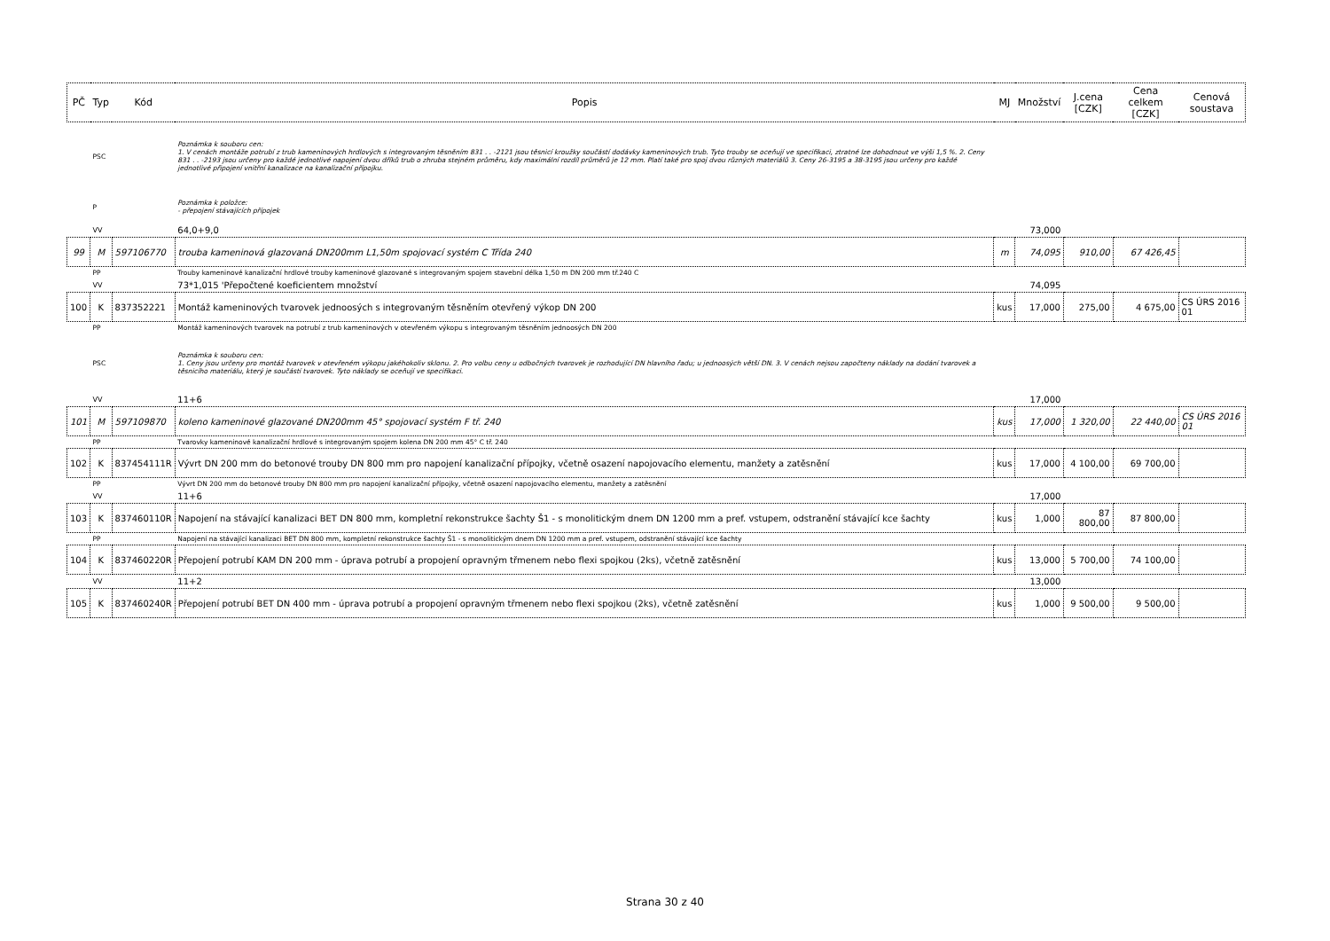| PČ | Typ | Kód | Popis | MJ | Množství | J.cena [CZK] | Cena celkem [CZK] | Cenová soustava |
| --- | --- | --- | --- | --- | --- | --- | --- | --- |
| | PSC | | Poznámka k souboru cen: 1. V cenách montáže potrubí z trub kameninových hrdlových s integrovaným těsněním 831 . . -2121 jsou těsnicí kroužky součástí dodávky kameninových trub. Tyto trouby se oceňují ve specifikaci, ztratné lze dohodnout ve výši 1,5 %. 2. Ceny 831 . . -2193 jsou určeny pro každé jednotlivé napojení dvou dříků trub o zhruba stejném průměru, kdy maximální rozdíl průměrů je 12 mm. Platí také pro spoj dvou různých materiálů 3. Ceny 26-3195 a 38-3195 jsou určeny pro každé jednotlivé připojení vnitřní kanalizace na kanalizační přípojku. | | | | | |
| | P | | Poznámka k položce: - přepojení stávajících přípojek | | | | | |
| | VV | | 64,0+9,0 | | 73,000 | | | |
| 99 | M | 597106770 | trouba kameninová glazovaná DN200mm L1,50m spojovací systém C Třída 240 | m | 74,095 | 910,00 | 67 426,45 | |
| | PP | | Trouby kameninové kanalizační hrdlové trouby kameninové glazované s integrovaným spojem stavební délka 1,50 m DN 200 mm tř.240 C | | | | | |
| | VV | | 73*1,015 'Přepočtené koeficientem množství | | 74,095 | | | |
| 100 | K | 837352221 | Montáž kameninových tvarovek jednoosých s integrovaným těsněním otevřený výkop DN 200 | kus | 17,000 | 275,00 | 4 675,00 | CS ÚRS 2016 01 |
| | PP | | Montáž kameninových tvarovek na potrubí z trub kameninových v otevřeném výkopu s integrovaným těsněním jednoosých DN 200 | | | | | |
| | PSC | | Poznámka k souboru cen: 1. Ceny jsou určeny pro montáž tvarovek v otevřeném výkopu jakéhokoliv sklonu. 2. Pro volbu ceny u odbočných tvarovek je rozhodující DN hlavního řadu; u jednoosých větší DN. 3. V cenách nejsou započteny náklady na dodání tvarovek a těsnicího materiálu, který je součástí tvarovek. Tyto náklady se oceňují ve specifikaci. | | | | | |
| | VV | | 11+6 | | 17,000 | | | |
| 101 | M | 597109870 | koleno kameninové glazované DN200mm 45° spojovací systém F tř. 240 | kus | 17,000 | 1 320,00 | 22 440,00 | CS ÚRS 2016 01 |
| | PP | | Tvarovky kameninové kanalizační hrdlové s integrovaným spojem kolena DN 200 mm 45° C tř. 240 | | | | | |
| 102 | K | 837454111R | Vývrt DN 200 mm do betonové trouby DN 800 mm pro napojení kanalizační přípojky, včetně osazení napojovacího elementu, manžety a zatěsnění | kus | 17,000 | 4 100,00 | 69 700,00 | |
| | PP | | Vývrt DN 200 mm do betonové trouby DN 800 mm pro napojení kanalizační přípojky, včetně osazení napojovacího elementu, manžety a zatěsnění | | | | | |
| | VV | | 11+6 | | 17,000 | | | |
| 103 | K | 837460110R | Napojení na stávající kanalizaci BET DN 800 mm, kompletní rekonstrukce šachty Š1 - s monolitickým dnem DN 1200 mm a pref. vstupem, odstranění stávající kce šachty | kus | 1,000 | 87 800,00 | 87 800,00 | |
| | PP | | Napojení na stávající kanalizaci BET DN 800 mm, kompletní rekonstrukce šachty Š1 - s monolitickým dnem DN 1200 mm a pref. vstupem, odstranění stávající kce šachty | | | | | |
| 104 | K | 837460220R | Přepojení potrubí KAM DN 200 mm - úprava potrubí a propojení opravným třmenem nebo flexi spojkou (2ks), včetně zatěsnění | kus | 13,000 | 5 700,00 | 74 100,00 | |
| | VV | | 11+2 | | 13,000 | | | |
| 105 | K | 837460240R | Přepojení potrubí BET DN 400 mm - úprava potrubí a propojení opravným třmenem nebo flexi spojkou (2ks), včetně zatěsnění | kus | 1,000 | 9 500,00 | 9 500,00 | |
Strana 30 z 40